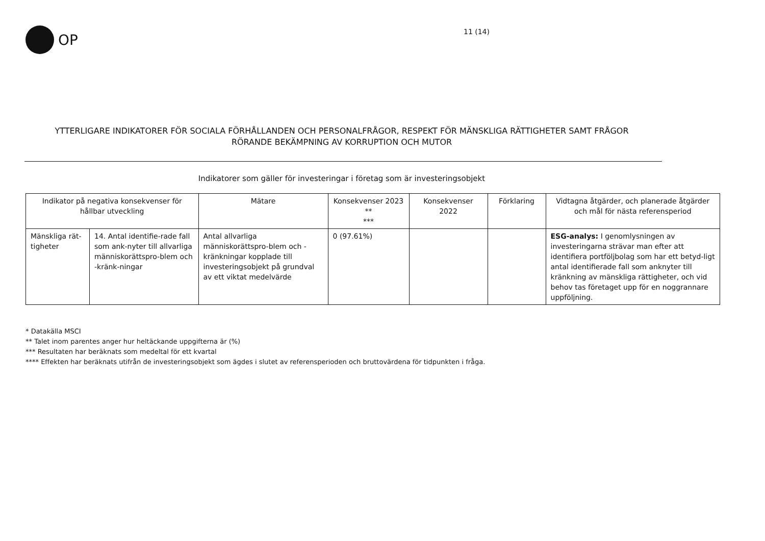OP
11 (14)
YTTERLIGARE INDIKATORER FÖR SOCIALA FÖRHÅLLANDEN OCH PERSONALFRÅGOR, RESPEKT FÖR MÄNSKLIGA RÄTTIGHETER SAMT FRÅGOR
RÖRANDE BEKÄMPNING AV KORRUPTION OCH MUTOR
Indikatorer som gäller för investeringar i företag som är investeringsobjekt
| Indikator på negativa konsekvenser för hållbar utveckling | | Mätare | Konsekvenser 2023 ** *** | Konsekvenser 2022 | Förklaring | Vidtagna åtgärder, och planerade åtgärder och mål för nästa referensperiod |
| --- | --- | --- | --- | --- | --- | --- |
| Mänskliga rät-tigheter | 14. Antal identifie-rade fall som ank-nyter till allvarliga människorättspro-blem och -kränk-ningar | Antal allvarliga människorättspro-blem och -kränkningar kopplade till investeringsobjekt på grundval av ett viktat medelvärde | 0 (97.61%) | | | ESG-analys: I genomlysningen av investeringarna strävar man efter att identifiera portföljbolag som har ett betyd-ligt antal identifierade fall som anknyter till kränkning av mänskliga rättigheter, och vid behov tas företaget upp för en noggrannare uppföljning. |
* Datakälla MSCI
** Talet inom parentes anger hur heltäckande uppgifterna är (%)
*** Resultaten har beräknats som medeltal för ett kvartal
**** Effekten har beräknats utifrån de investeringsobjekt som ägdes i slutet av referensperioden och bruttovärdena för tidpunkten i fråga.